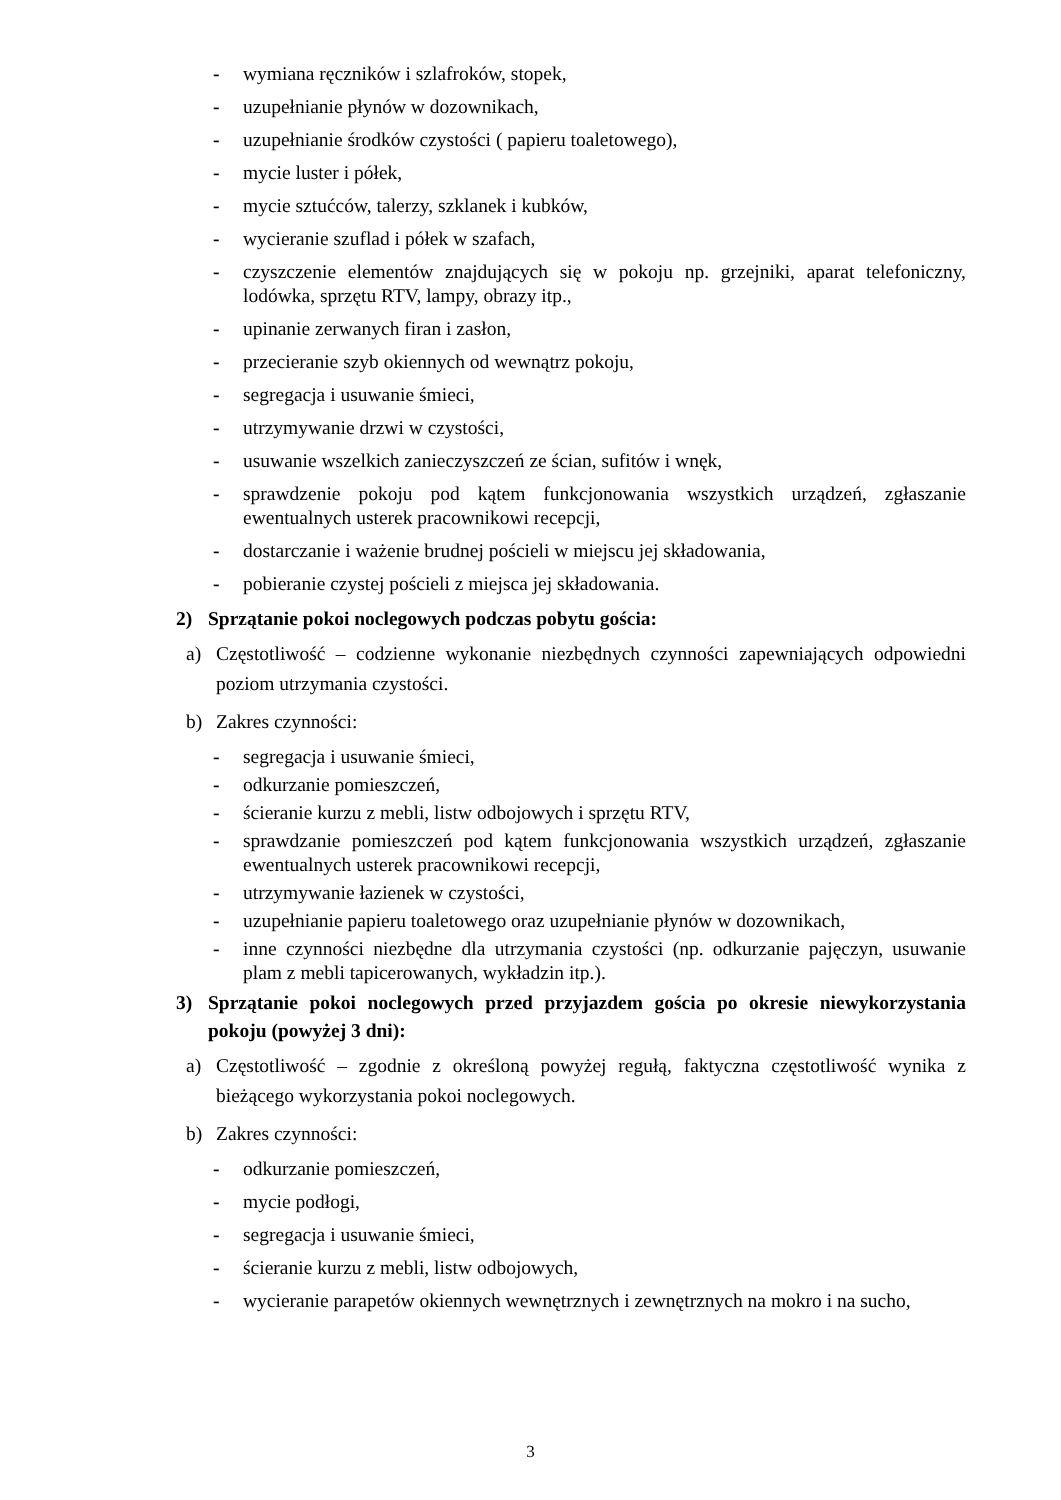- wymiana ręczników i szlafroków, stopek,
- uzupełnianie płynów w dozownikach,
- uzupełnianie środków czystości ( papieru toaletowego),
- mycie luster i półek,
- mycie sztućców, talerzy, szklanek i kubków,
- wycieranie szuflad i półek w szafach,
- czyszczenie elementów znajdujących się w pokoju np. grzejniki, aparat telefoniczny, lodówka, sprzętu RTV, lampy, obrazy itp.,
- upinanie zerwanych firan i zasłon,
- przecieranie szyb okiennych od wewnątrz pokoju,
- segregacja i usuwanie śmieci,
- utrzymywanie drzwi w czystości,
- usuwanie wszelkich zanieczyszczeń ze ścian, sufitów i wnęk,
- sprawdzenie pokoju pod kątem funkcjonowania wszystkich urządzeń, zgłaszanie ewentualnych usterek pracownikowi recepcji,
- dostarczanie i ważenie brudnej pościeli w miejscu jej składowania,
- pobieranie czystej pościeli z miejsca jej składowania.
2) Sprzątanie pokoi noclegowych podczas pobytu gościa:
a) Częstotliwość – codzienne wykonanie niezbędnych czynności zapewniających odpowiedni poziom utrzymania czystości.
b) Zakres czynności:
- segregacja i usuwanie śmieci,
- odkurzanie pomieszczeń,
- ścieranie kurzu z mebli, listw odbojowych i sprzętu RTV,
- sprawdzanie pomieszczeń pod kątem funkcjonowania wszystkich urządzeń, zgłaszanie ewentualnych usterek pracownikowi recepcji,
- utrzymywanie łazienek w czystości,
- uzupełnianie papieru toaletowego oraz uzupełnianie płynów w dozownikach,
- inne czynności niezbędne dla utrzymania czystości (np. odkurzanie pajęczyn, usuwanie plam z mebli tapicerowanych, wykładzin itp.).
3) Sprzątanie pokoi noclegowych przed przyjazdem gościa po okresie niewykorzystania pokoju (powyżej 3 dni):
a) Częstotliwość – zgodnie z określoną powyżej regułą, faktyczna częstotliwość wynika z bieżącego wykorzystania pokoi noclegowych.
b) Zakres czynności:
- odkurzanie pomieszczeń,
- mycie podłogi,
- segregacja i usuwanie śmieci,
- ścieranie kurzu z mebli, listw odbojowych,
- wycieranie parapetów okiennych wewnętrznych i zewnętrznych na mokro i na sucho,
3